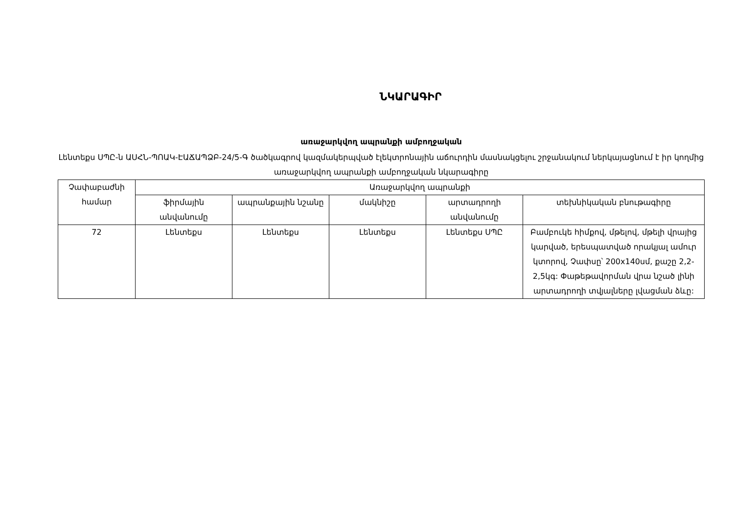ՆԿԱՐԱԳԻՐ
առաջարկվող ապրանքի ամբողջական
Լենտեքս ՍՊԸ-ն ԱՍՀՆ-ՊՈԱԿ-ԷԱՃԱՊՁԲ-24/5-Գ ծածկագրով կազմակերպված էլեկտրոնային աճուրդին մասնակցելու շրջանակում ներկայացնում է իր կողմից առաջարկվող ապրանքի ամբողջական նկարագիրը
| Չափաբաժնի համար | Առաջարկվող ապրանքի | | | | |
| --- | --- | --- | --- | --- | --- |
| | ֆիրմային անվանումը | ապրանքային նշանը | մակնիշը | արտադրողի անվանումը | տեխնիկական բնութագիրը |
| 72 | Լենտեքս | Լենտեքս | Լենտեքս | Լենտեքս ՍՊԸ | Բամբուկե հիմքով, մթելով, մթելի վրայից կարված, երեսպատված որակյալ ամուր կտորով, Չափսը՝ 200x140սմ, քաշը 2,2-2,5կգ: Փաթեթավորման վրա նշած լինի արտադրողի տվյալները լվացման ձևը: |